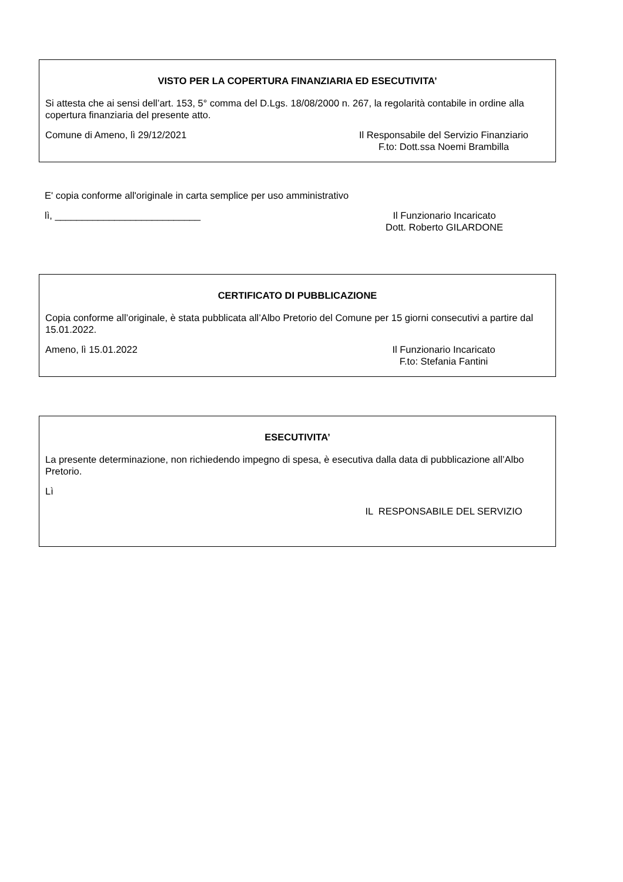VISTO PER LA COPERTURA FINANZIARIA ED ESECUTIVITA’
Si attesta che ai sensi dell’art. 153, 5° comma del D.Lgs. 18/08/2000 n. 267, la regolarità contabile in ordine alla copertura finanziaria del presente atto.
Comune di Ameno, lì 29/12/2021 Il Responsabile del Servizio Finanziario
F.to: Dott.ssa Noemi Brambilla
E' copia conforme all'originale in carta semplice per uso amministrativo
lì, ___________________________ Il Funzionario Incaricato
Dott. Roberto GILARDONE
CERTIFICATO DI PUBBLICAZIONE
Copia conforme all’originale, è stata pubblicata all’Albo Pretorio del Comune per 15 giorni consecutivi a partire dal 15.01.2022.
Ameno, lì 15.01.2022 Il Funzionario Incaricato
F.to: Stefania Fantini
ESECUTIVITA’
La presente determinazione, non richiedendo impegno di spesa, è esecutiva dalla data di pubblicazione all’Albo Pretorio.
Lì
IL RESPONSABILE DEL SERVIZIO